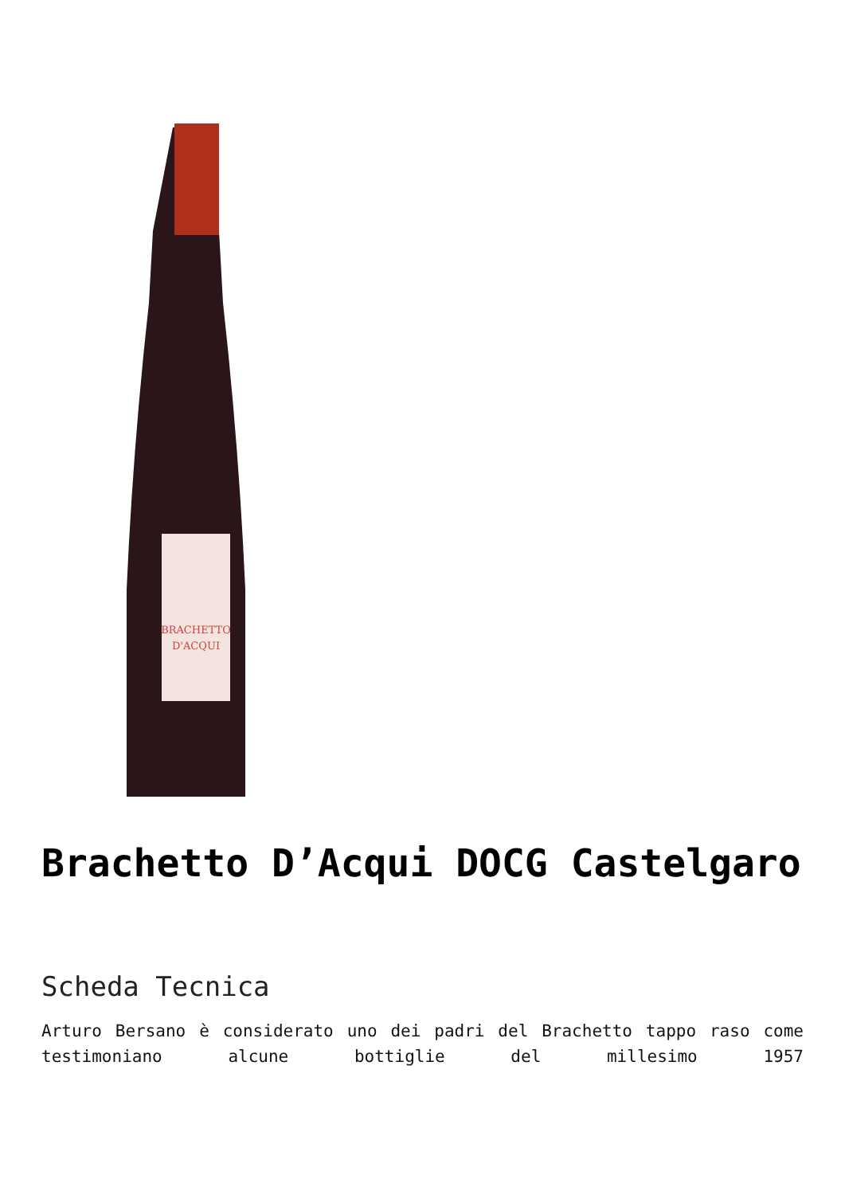BRACHETTO
D'ACQUI
Brachetto D’Acqui DOCG Castelgaro
Scheda Tecnica
Arturo Bersano è considerato uno dei padri del Brachetto tappo raso come testimoniano alcune bottiglie del millesimo 1957